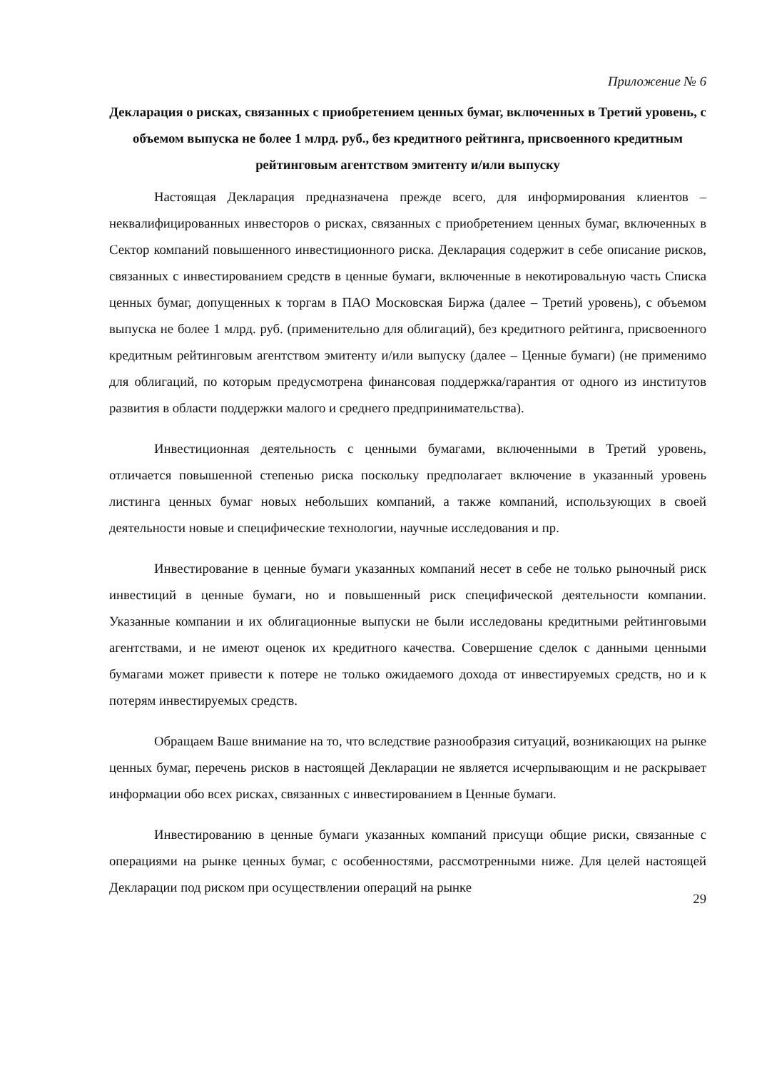Приложение № 6
Декларация о рисках, связанных с приобретением ценных бумаг, включенных в Третий уровень, с объемом выпуска не более 1 млрд. руб., без кредитного рейтинга, присвоенного кредитным рейтинговым агентством эмитенту и/или выпуску
Настоящая Декларация предназначена прежде всего, для информирования клиентов – неквалифицированных инвесторов о рисках, связанных с приобретением ценных бумаг, включенных в Сектор компаний повышенного инвестиционного риска. Декларация содержит в себе описание рисков, связанных с инвестированием средств в ценные бумаги, включенные в некотировальную часть Списка ценных бумаг, допущенных к торгам в ПАО Московская Биржа (далее – Третий уровень), с объемом выпуска не более 1 млрд. руб. (применительно для облигаций), без кредитного рейтинга, присвоенного кредитным рейтинговым агентством эмитенту и/или выпуску (далее – Ценные бумаги) (не применимо для облигаций, по которым предусмотрена финансовая поддержка/гарантия от одного из институтов развития в области поддержки малого и среднего предпринимательства).
Инвестиционная деятельность с ценными бумагами, включенными в Третий уровень, отличается повышенной степенью риска поскольку предполагает включение в указанный уровень листинга ценных бумаг новых небольших компаний, а также компаний, использующих в своей деятельности новые и специфические технологии, научные исследования и пр.
Инвестирование в ценные бумаги указанных компаний несет в себе не только рыночный риск инвестиций в ценные бумаги, но и повышенный риск специфической деятельности компании. Указанные компании и их облигационные выпуски не были исследованы кредитными рейтинговыми агентствами, и не имеют оценок их кредитного качества. Совершение сделок с данными ценными бумагами может привести к потере не только ожидаемого дохода от инвестируемых средств, но и к потерям инвестируемых средств.
Обращаем Ваше внимание на то, что вследствие разнообразия ситуаций, возникающих на рынке ценных бумаг, перечень рисков в настоящей Декларации не является исчерпывающим и не раскрывает информации обо всех рисках, связанных с инвестированием в Ценные бумаги.
Инвестированию в ценные бумаги указанных компаний присущи общие риски, связанные с операциями на рынке ценных бумаг, с особенностями, рассмотренными ниже. Для целей настоящей Декларации под риском при осуществлении операций на рынке
29